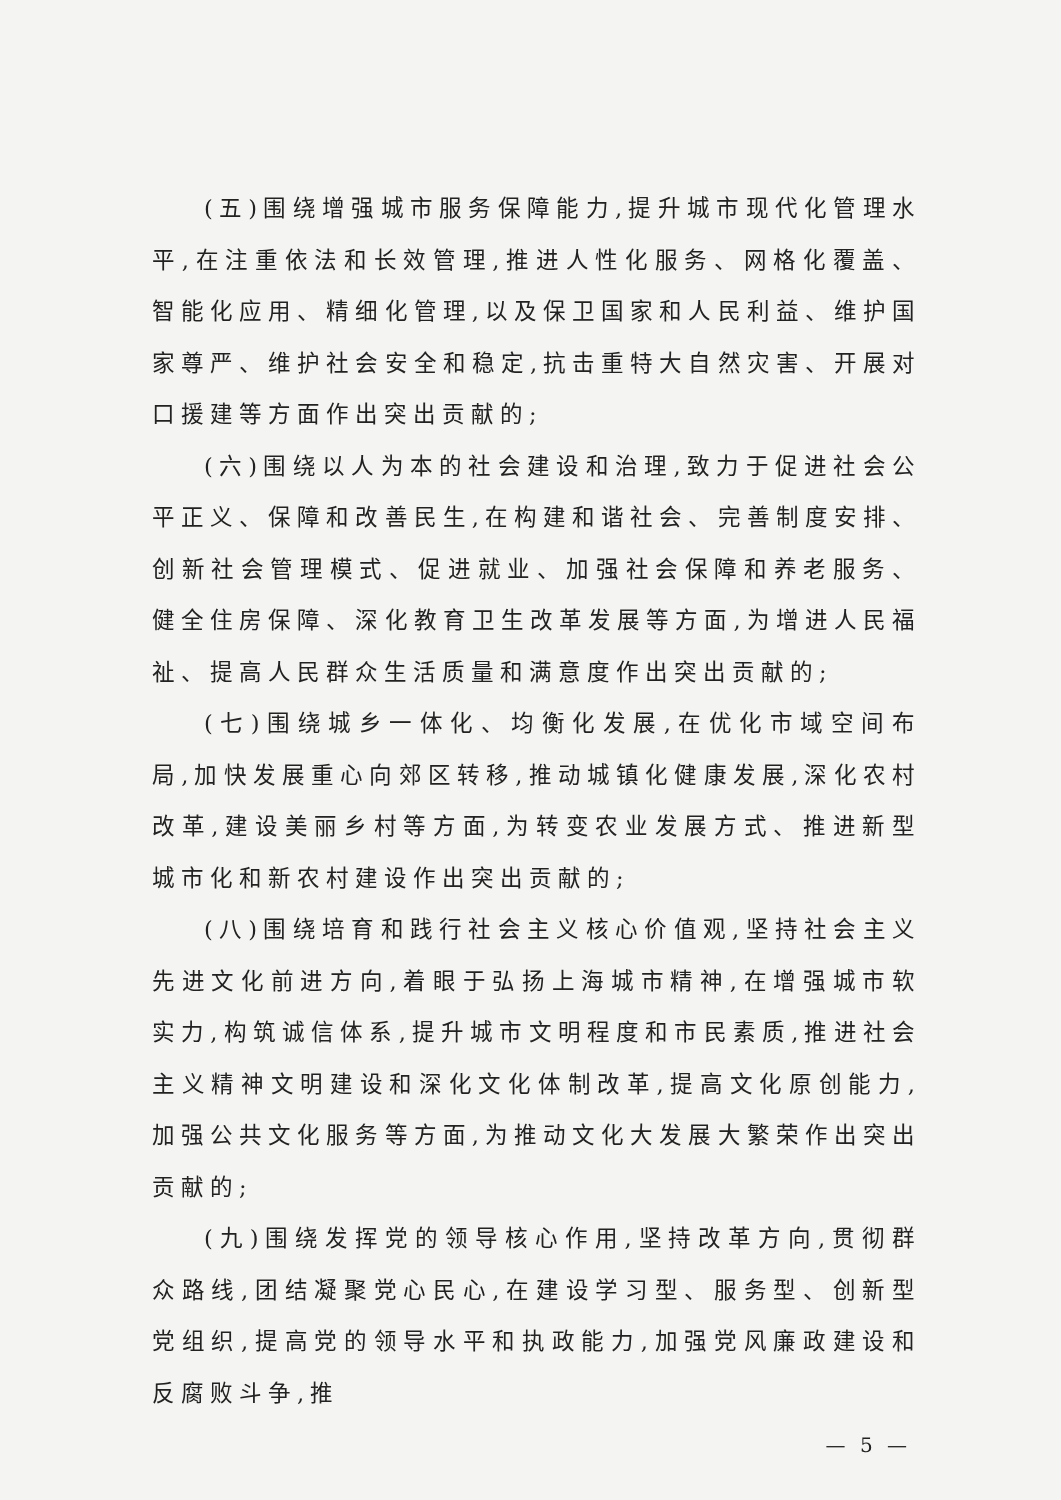(五)围绕增强城市服务保障能力,提升城市现代化管理水平,在注重依法和长效管理,推进人性化服务、网格化覆盖、智能化应用、精细化管理,以及保卫国家和人民利益、维护国家尊严、维护社会安全和稳定,抗击重特大自然灾害、开展对口援建等方面作出突出贡献的;
(六)围绕以人为本的社会建设和治理,致力于促进社会公平正义、保障和改善民生,在构建和谐社会、完善制度安排、创新社会管理模式、促进就业、加强社会保障和养老服务、健全住房保障、深化教育卫生改革发展等方面,为增进人民福祉、提高人民群众生活质量和满意度作出突出贡献的;
(七)围绕城乡一体化、均衡化发展,在优化市域空间布局,加快发展重心向郊区转移,推动城镇化健康发展,深化农村改革,建设美丽乡村等方面,为转变农业发展方式、推进新型城市化和新农村建设作出突出贡献的;
(八)围绕培育和践行社会主义核心价值观,坚持社会主义先进文化前进方向,着眼于弘扬上海城市精神,在增强城市软实力,构筑诚信体系,提升城市文明程度和市民素质,推进社会主义精神文明建设和深化文化体制改革,提高文化原创能力,加强公共文化服务等方面,为推动文化大发展大繁荣作出突出贡献的;
(九)围绕发挥党的领导核心作用,坚持改革方向,贯彻群众路线,团结凝聚党心民心,在建设学习型、服务型、创新型党组织,提高党的领导水平和执政能力,加强党风廉政建设和反腐败斗争,推
— 5 —